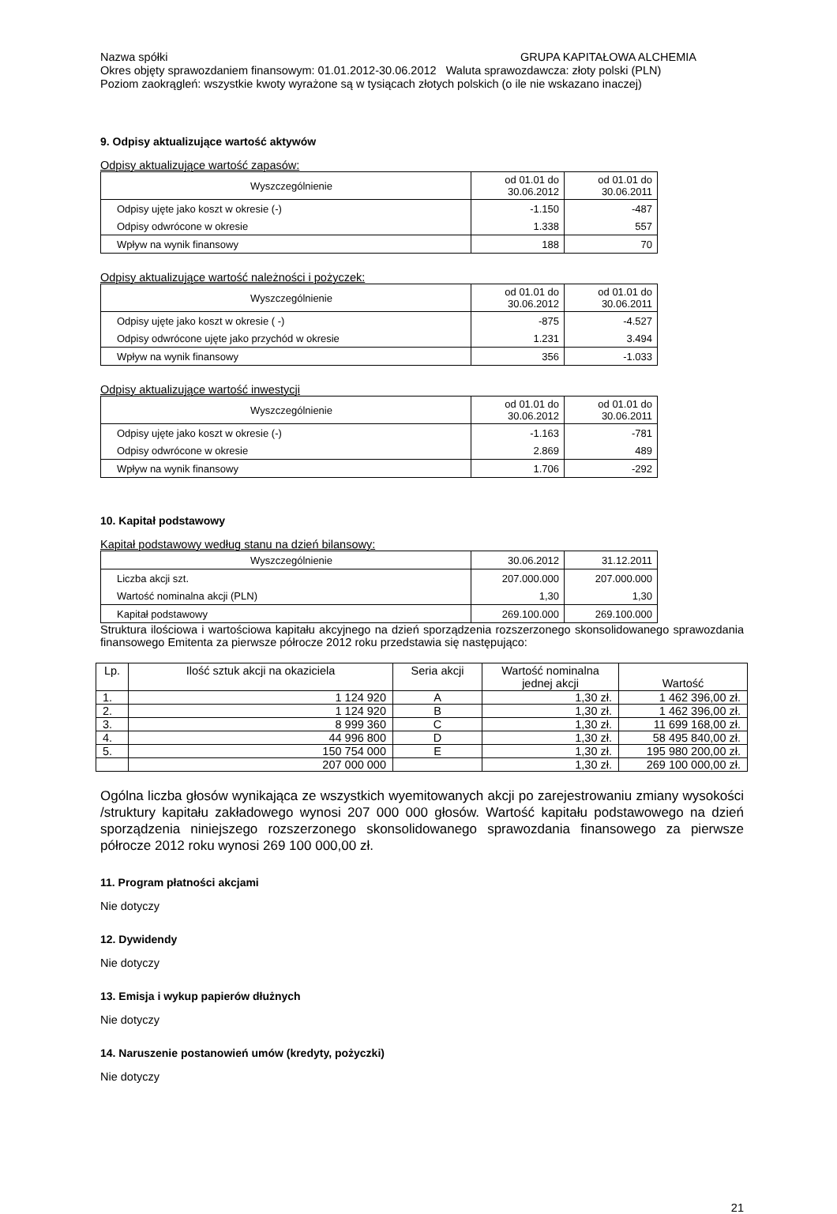Nazwa spółki GRUPA KAPITAŁOWA ALCHEMIA
Okres objęty sprawozdaniem finansowym: 01.01.2012-30.06.2012 Waluta sprawozdawcza: złoty polski (PLN)
Poziom zaokrągleń: wszystkie kwoty wyrażone są w tysiącach złotych polskich (o ile nie wskazano inaczej)
9. Odpisy aktualizujące wartość aktywów
Odpisy aktualizujące wartość zapasów:
| Wyszczególnienie | od 01.01 do 30.06.2012 | od 01.01 do 30.06.2011 |
| Odpisy ujęte jako koszt w okresie (-) | -1.150 | -487 |
| Odpisy odwrócone w okresie | 1.338 | 557 |
| Wpływ na wynik finansowy | 188 | 70 |
Odpisy aktualizujące wartość należności i pożyczek:
| Wyszczególnienie | od 01.01 do 30.06.2012 | od 01.01 do 30.06.2011 |
| Odpisy ujęte jako koszt w okresie ( -) | -875 | -4.527 |
| Odpisy odwrócone ujęte jako przychód w okresie | 1.231 | 3.494 |
| Wpływ na wynik finansowy | 356 | -1.033 |
Odpisy aktualizujące wartość inwestycji
| Wyszczególnienie | od 01.01 do 30.06.2012 | od 01.01 do 30.06.2011 |
| Odpisy ujęte jako koszt w okresie (-) | -1.163 | -781 |
| Odpisy odwrócone w okresie | 2.869 | 489 |
| Wpływ na wynik finansowy | 1.706 | -292 |
10. Kapitał podstawowy
Kapitał podstawowy według stanu na dzień bilansowy:
| Wyszczególnienie | 30.06.2012 | 31.12.2011 |
| Liczba akcji szt. | 207.000.000 | 207.000.000 |
| Wartość nominalna akcji (PLN) | 1,30 | 1,30 |
| Kapitał podstawowy | 269.100.000 | 269.100.000 |
Struktura ilościowa i wartościowa kapitału akcyjnego na dzień sporządzenia rozszerzonego skonsolidowanego sprawozdania finansowego Emitenta za pierwsze półrocze 2012 roku przedstawia się następująco:
| Lp. | Ilość sztuk akcji na okaziciela | Seria akcji | Wartość nominalna jednej akcji | Wartość |
| --- | --- | --- | --- | --- |
| 1. | 1 124 920 | A | 1,30 zł. | 1 462 396,00 zł. |
| 2. | 1 124 920 | B | 1,30 zł. | 1 462 396,00 zł. |
| 3. | 8 999 360 | C | 1,30 zł. | 11 699 168,00 zł. |
| 4. | 44 996 800 | D | 1,30 zł. | 58 495 840,00 zł. |
| 5. | 150 754 000 | E | 1,30 zł. | 195 980 200,00 zł. |
| | 207 000 000 | | 1,30 zł. | 269 100 000,00 zł. |
Ogólna liczba głosów wynikająca ze wszystkich wyemitowanych akcji po zarejestrowaniu zmiany wysokości /struktury kapitału zakładowego wynosi 207 000 000 głosów. Wartość kapitału podstawowego na dzień sporządzenia niniejszego rozszerzonego skonsolidowanego sprawozdania finansowego za pierwsze półrocze 2012 roku wynosi 269 100 000,00 zł.
11. Program płatności akcjami
Nie dotyczy
12. Dywidendy
Nie dotyczy
13. Emisja i wykup papierów dłużnych
Nie dotyczy
14. Naruszenie postanowień umów (kredyty, pożyczki)
Nie dotyczy
21